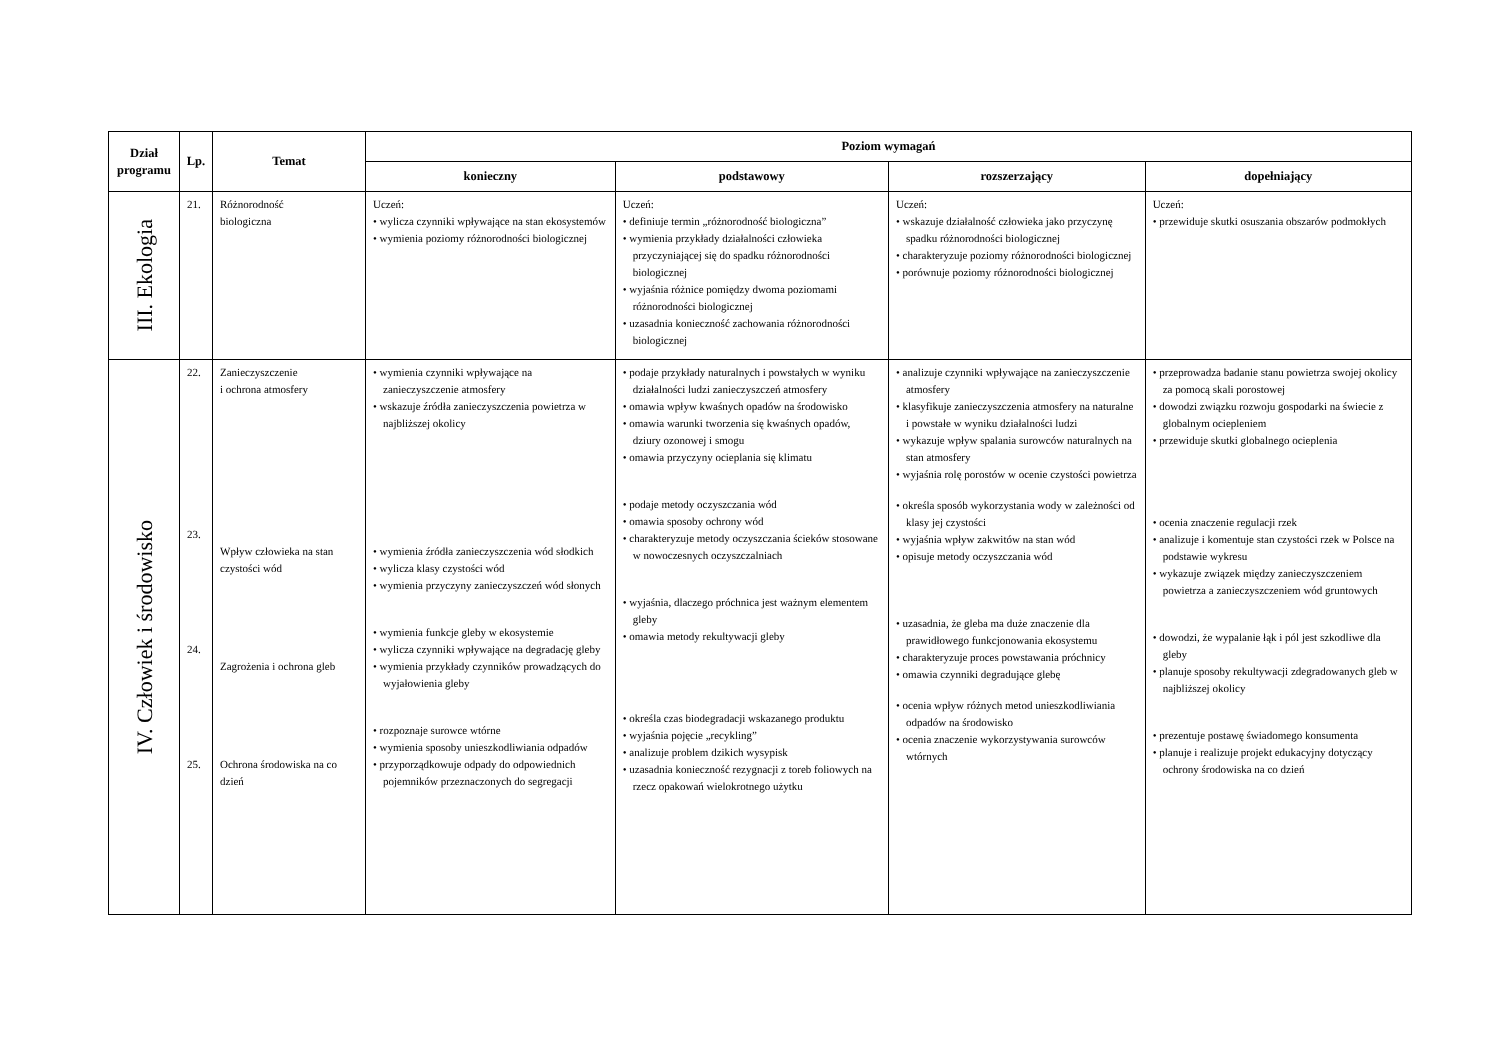| Dział programu | Lp. | Temat | Poziom wymagań | | | |
| --- | --- | --- | --- | --- | --- | --- |
| | | | konieczny | podstawowy | rozszerzający | dopełniający |
| III. Ekologia | 21. | Różnorodność biologiczna | Uczeń: • wylicza czynniki wpływające na stan ekosystemów • wymienia poziomy różnorodności biologicznej | Uczeń: • definiuje termin „różnorodność biologiczna” • wymienia przykłady działalności człowieka przyczyniającej się do spadku różnorodności biologicznej • wyjaśnia różnice pomiędzy dwoma poziomami różnorodności biologicznej • uzasadnia konieczność zachowania różnorodności biologicznej | Uczeń: • wskazuje działalność człowieka jako przyczynę spadku różnorodności biologicznej • charakteryzuje poziomy różnorodności biologicznej • porównuje poziomy różnorodności biologicznej | Uczeń: • przewiduje skutki osuszania obszarów podmokłych |
| IV. Człowiek i środowisko | 22. 23. 24. 25. | Zanieczyszczenie i ochrona atmosfery Wpływ człowieka na stan czystości wód Zagrożenia i ochrona gleb Ochrona środowiska na co dzień | • wymienia czynniki wpływające na zanieczyszczenie atmosfery • wskazuje źródła zanieczyszczenia powietrza w najbliższej okolicy • wymienia źródła zanieczyszczenia wód słodkich • wylicza klasy czystości wód • wymienia przyczyny zanieczyszczeń wód słonych • wymienia funkcje gleby w ekosystemie • wylicza czynniki wpływające na degradację gleby • wymienia przykłady czynników prowadzących do wyjałowienia gleby • rozpoznaje surowce wtórne • wymienia sposoby unieszkodliwiania odpadów • przyporządkowuje odpady do odpowiednich pojemników przeznaczonych do segregacji | • podaje przykłady naturalnych i powstałych w wyniku działalności ludzi zanieczyszczeń atmosfery • omawia wpływ kwaśnych opadów na środowisko • omawia warunki tworzenia się kwaśnych opadów, dziury ozonowej i smogu • omawia przyczyny ocieplania się klimatu • podaje metody oczyszczania wód • omawia sposoby ochrony wód • charakteryzuje metody oczyszczania ścieków stosowane w nowoczesnych oczyszczalniach • wyjaśnia, dlaczego próchnica jest ważnym elementem gleby • omawia metody rekultywacji gleby • określa czas biodegradacji wskazanego produktu • wyjaśnia pojęcie „recykling” • analizuje problem dzikich wysypisk • uzasadnia konieczność rezygnacji z toreb foliowych na rzecz opakowań wielokrotnego użytku | • analizuje czynniki wpływające na zanieczyszczenie atmosfery • klasyfikuje zanieczyszczenia atmosfery na naturalne i powstałe w wyniku działalności ludzi • wykazuje wpływ spalania surowców naturalnych na stan atmosfery • wyjaśnia rolę porostów w ocenie czystości powietrza • określa sposób wykorzystania wody w zależności od klasy jej czystości • wyjaśnia wpływ zakwitów na stan wód • opisuje metody oczyszczania wód • uzasadnia, że gleba ma duże znaczenie dla prawidłowego funkcjonowania ekosystemu • charakteryzuje proces powstawania próchnicy • omawia czynniki degradujące glebę • ocenia wpływ różnych metod unieszkodliwiania odpadów na środowisko • ocenia znaczenie wykorzystywania surowców wtórnych | • przeprowadza badanie stanu powietrza swojej okolicy za pomocą skali porostowej • dowodzi związku rozwoju gospodarki na świecie z globalnym ociepleniem • przewiduje skutki globalnego ocieplenia • ocenia znaczenie regulacji rzek • analizuje i komentuje stan czystości rzek w Polsce na podstawie wykresu • wykazuje związek między zanieczyszczeniem powietrza a zanieczyszczeniem wód gruntowych • dowodzi, że wypalanie łąk i pól jest szkodliwe dla gleby • planuje sposoby rekultywacji zdegradowanych gleb w najbliższej okolicy • prezentuje postawę świadomego konsumenta • planuje i realizuje projekt edukacyjny dotyczący ochrony środowiska na co dzień |